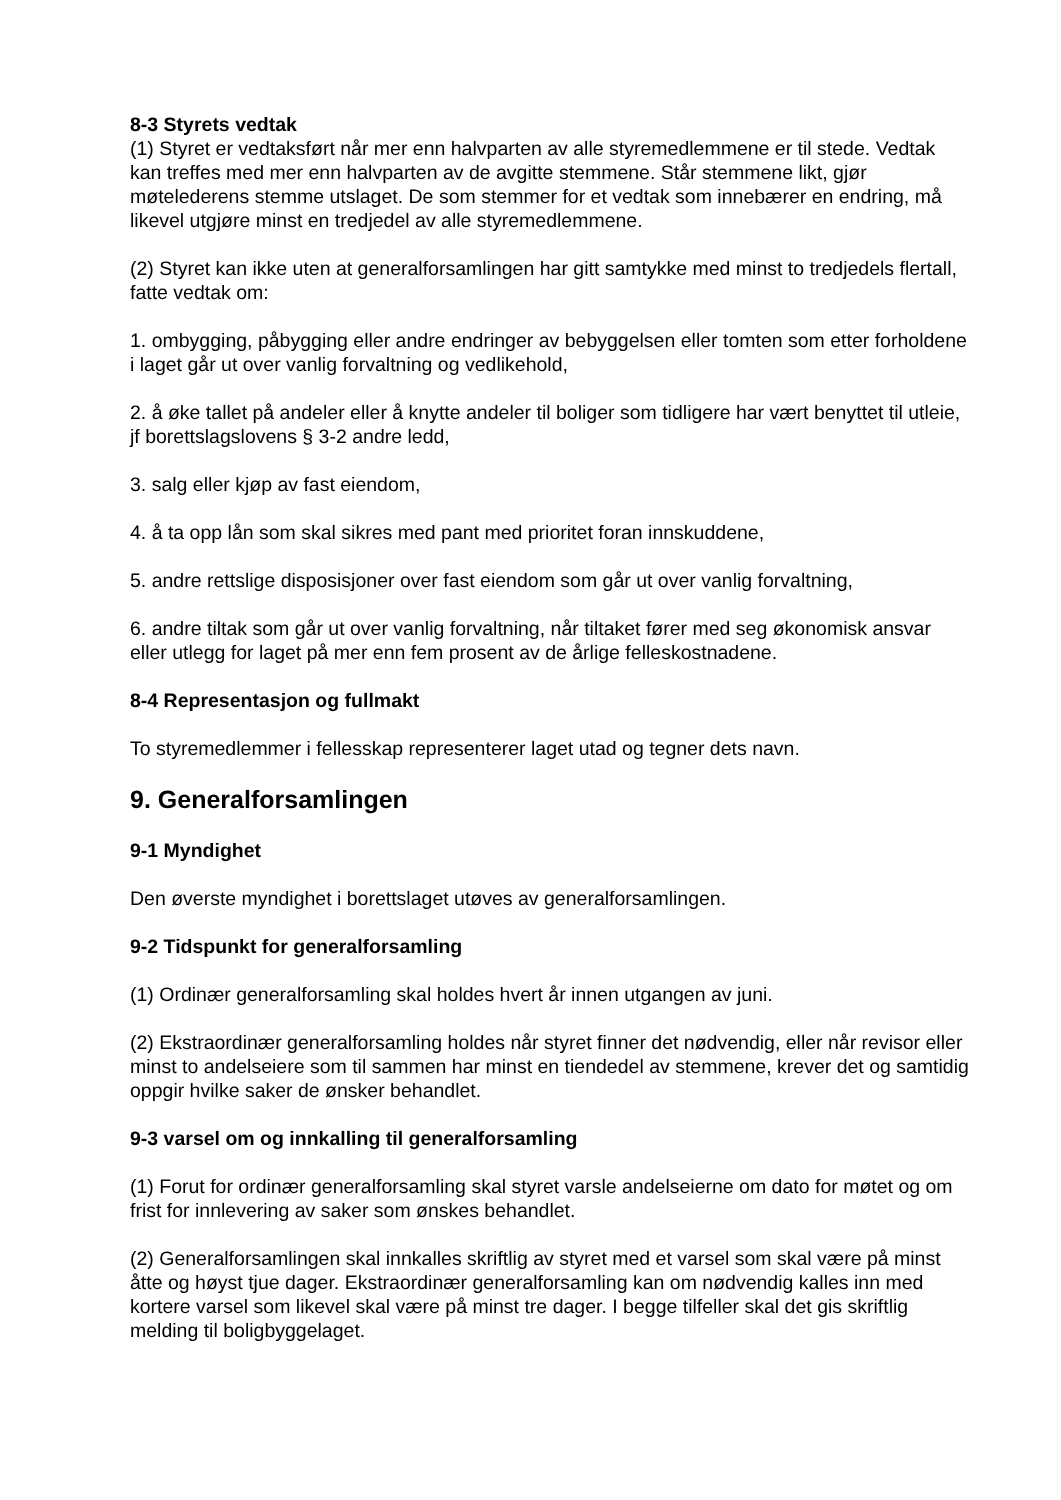8-3 Styrets vedtak
(1) Styret er vedtaksført når mer enn halvparten av alle styremedlemmene er til stede. Vedtak kan treffes med mer enn halvparten av de avgitte stemmene. Står stemmene likt, gjør møtelederens stemme utslaget. De som stemmer for et vedtak som innebærer en endring, må likevel utgjøre minst en tredjedel av alle styremedlemmene.
(2) Styret kan ikke uten at generalforsamlingen har gitt samtykke med minst to tredjedels flertall, fatte vedtak om:
1. ombygging, påbygging eller andre endringer av bebyggelsen eller tomten som etter forholdene i laget går ut over vanlig forvaltning og vedlikehold,
2. å øke tallet på andeler eller å knytte andeler til boliger som tidligere har vært benyttet til utleie, jf borettslagslovens § 3-2 andre ledd,
3. salg eller kjøp av fast eiendom,
4. å ta opp lån som skal sikres med pant med prioritet foran innskuddene,
5. andre rettslige disposisjoner over fast eiendom som går ut over vanlig forvaltning,
6. andre tiltak som går ut over vanlig forvaltning, når tiltaket fører med seg økonomisk ansvar eller utlegg for laget på mer enn fem prosent av de årlige felleskostnadene.
8-4 Representasjon og fullmakt
To styremedlemmer i fellesskap representerer laget utad og tegner dets navn.
9. Generalforsamlingen
9-1 Myndighet
Den øverste myndighet i borettslaget utøves av generalforsamlingen.
9-2 Tidspunkt for generalforsamling
(1) Ordinær generalforsamling skal holdes hvert år innen utgangen av juni.
(2) Ekstraordinær generalforsamling holdes når styret finner det nødvendig, eller når revisor eller minst to andelseiere som til sammen har minst en tiendedel av stemmene, krever det og samtidig oppgir hvilke saker de ønsker behandlet.
9-3 varsel om og innkalling til generalforsamling
(1) Forut for ordinær generalforsamling skal styret varsle andelseierne om dato for møtet og om frist for innlevering av saker som ønskes behandlet.
(2) Generalforsamlingen skal innkalles skriftlig av styret med et varsel som skal være på minst åtte og høyst tjue dager. Ekstraordinær generalforsamling kan om nødvendig kalles inn med kortere varsel som likevel skal være på minst tre dager. I begge tilfeller skal det gis skriftlig melding til boligbyggelaget.